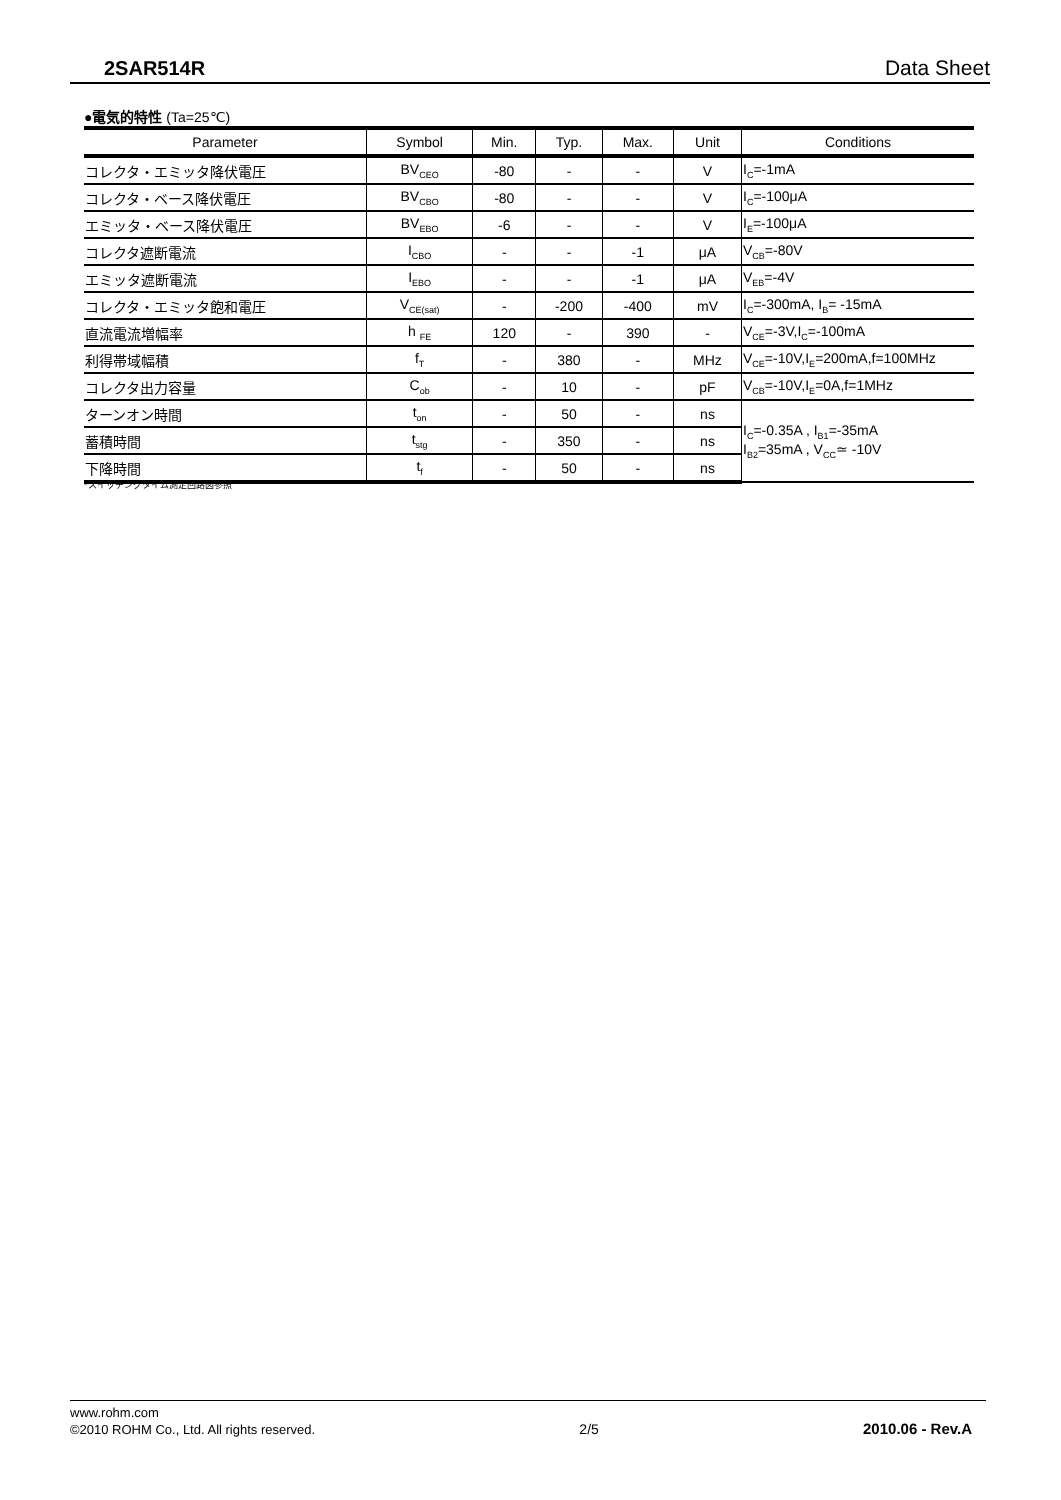2SAR514R Data Sheet
●電気的特性 (Ta=25℃)
| Parameter | Symbol | Min. | Typ. | Max. | Unit | Conditions |
| --- | --- | --- | --- | --- | --- | --- |
| コレクタ・エミッタ降伏電圧 | BV<sub>CEO</sub> | -80 | - | - | V | I<sub>C</sub>=-1mA |
| コレクタ・ベース降伏電圧 | BV<sub>CBO</sub> | -80 | - | - | V | I<sub>C</sub>=-100μA |
| エミッタ・ベース降伏電圧 | BV<sub>EBO</sub> | -6 | - | - | V | I<sub>E</sub>=-100μA |
| コレクタ遮断電流 | I<sub>CBO</sub> | - | - | -1 | μA | V<sub>CB</sub>=-80V |
| エミッタ遮断電流 | I<sub>EBO</sub> | - | - | -1 | μA | V<sub>EB</sub>=-4V |
| コレクタ・エミッタ飽和電圧 | V<sub>CE(sat)</sub> | - | -200 | -400 | mV | I<sub>C</sub>=-300mA, I<sub>B</sub>= -15mA |
| 直流電流増幅率 | h <sub>FE</sub> | 120 | - | 390 | - | V<sub>CE</sub>=-3V,I<sub>C</sub>=-100mA |
| 利得帯域幅積 | f<sub>T</sub> | - | 380 | - | MHz | V<sub>CE</sub>=-10V,I<sub>E</sub>=200mA,f=100MHz |
| コレクタ出力容量 | C<sub>ob</sub> | - | 10 | - | pF | V<sub>CB</sub>=-10V,I<sub>E</sub>=0A,f=1MHz |
| ターンオン時間 | t<sub>on</sub> | - | 50 | - | ns | I<sub>C</sub>=-0.35A , I<sub>B1</sub>=-35mA I<sub>B2</sub>=35mA , V<sub>CC</sub>≃ -10V |
| 蓄積時間 | t<sub>stg</sub> | - | 350 | - | ns | |
| 下降時間 | t<sub>f</sub> | - | 50 | - | ns | |
*スイッチングタイム測定回路図参照
www.rohm.com
©2010 ROHM Co., Ltd. All rights reserved. 2/5 2010.06 - Rev.A